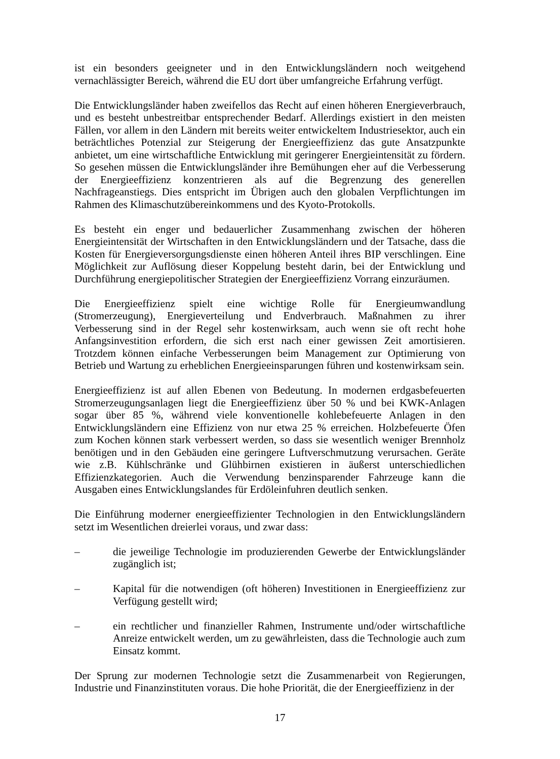ist ein besonders geeigneter und in den Entwicklungsländern noch weitgehend vernachlässigter Bereich, während die EU dort über umfangreiche Erfahrung verfügt.
Die Entwicklungsländer haben zweifellos das Recht auf einen höheren Energieverbrauch, und es besteht unbestreitbar entsprechender Bedarf. Allerdings existiert in den meisten Fällen, vor allem in den Ländern mit bereits weiter entwickeltem Industriesektor, auch ein beträchtliches Potenzial zur Steigerung der Energieeffizienz das gute Ansatzpunkte anbietet, um eine wirtschaftliche Entwicklung mit geringerer Energieintensität zu fördern. So gesehen müssen die Entwicklungsländer ihre Bemühungen eher auf die Verbesserung der Energieeffizienz konzentrieren als auf die Begrenzung des generellen Nachfrageanstiegs. Dies entspricht im Übrigen auch den globalen Verpflichtungen im Rahmen des Klimaschutzübereinkommens und des Kyoto-Protokolls.
Es besteht ein enger und bedauerlicher Zusammenhang zwischen der höheren Energieintensität der Wirtschaften in den Entwicklungsländern und der Tatsache, dass die Kosten für Energieversorgungsdienste einen höheren Anteil ihres BIP verschlingen. Eine Möglichkeit zur Auflösung dieser Koppelung besteht darin, bei der Entwicklung und Durchführung energiepolitischer Strategien der Energieeffizienz Vorrang einzuräumen.
Die Energieeffizienz spielt eine wichtige Rolle für Energieumwandlung (Stromerzeugung), Energieverteilung und Endverbrauch. Maßnahmen zu ihrer Verbesserung sind in der Regel sehr kostenwirksam, auch wenn sie oft recht hohe Anfangsinvestition erfordern, die sich erst nach einer gewissen Zeit amortisieren. Trotzdem können einfache Verbesserungen beim Management zur Optimierung von Betrieb und Wartung zu erheblichen Energieeinsparungen führen und kostenwirksam sein.
Energieeffizienz ist auf allen Ebenen von Bedeutung. In modernen erdgasbefeuerten Stromerzeugungsanlagen liegt die Energieeffizienz über 50 % und bei KWK-Anlagen sogar über 85 %, während viele konventionelle kohlebefeuerte Anlagen in den Entwicklungsländern eine Effizienz von nur etwa 25 % erreichen. Holzbefeuerte Öfen zum Kochen können stark verbessert werden, so dass sie wesentlich weniger Brennholz benötigen und in den Gebäuden eine geringere Luftverschmutzung verursachen. Geräte wie z.B. Kühlschränke und Glühbirnen existieren in äußerst unterschiedlichen Effizienzkategorien. Auch die Verwendung benzinsparender Fahrzeuge kann die Ausgaben eines Entwicklungslandes für Erdöleinfuhren deutlich senken.
Die Einführung moderner energieeffizienter Technologien in den Entwicklungsländern setzt im Wesentlichen dreierlei voraus, und zwar dass:
– die jeweilige Technologie im produzierenden Gewerbe der Entwicklungsländer zugänglich ist;
– Kapital für die notwendigen (oft höheren) Investitionen in Energieeffizienz zur Verfügung gestellt wird;
– ein rechtlicher und finanzieller Rahmen, Instrumente und/oder wirtschaftliche Anreize entwickelt werden, um zu gewährleisten, dass die Technologie auch zum Einsatz kommt.
Der Sprung zur modernen Technologie setzt die Zusammenarbeit von Regierungen, Industrie und Finanzinstituten voraus. Die hohe Priorität, die der Energieeffizienz in der
17